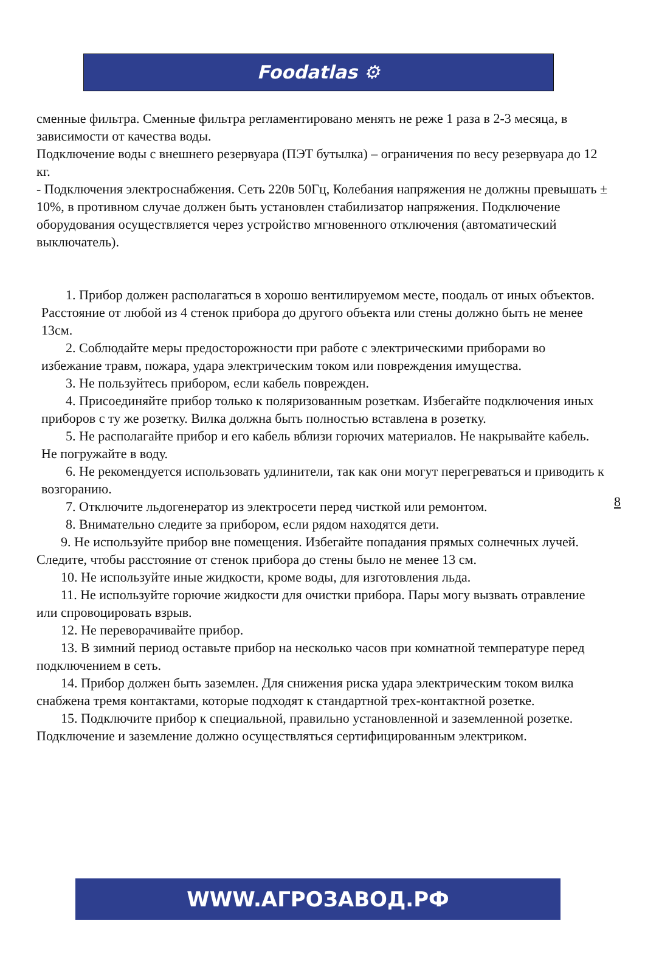Foodatlas ⚙
сменные фильтра. Сменные фильтра регламентировано менять не реже 1 раза в 2-3 месяца, в зависимости от качества воды.
Подключение воды с внешнего резервуара (ПЭТ бутылка) – ограничения по весу резервуара до 12 кг.
- Подключения электроснабжения. Сеть 220в 50Гц, Колебания напряжения не должны превышать ± 10%, в противном случае должен быть установлен стабилизатор напряжения. Подключение оборудования осуществляется через устройство мгновенного отключения (автоматический выключатель).
1. Прибор должен располагаться в хорошо вентилируемом месте, поодаль от иных объектов. Расстояние от любой из 4 стенок прибора до другого объекта или стены должно быть не менее 13см.
2. Соблюдайте меры предосторожности при работе с электрическими приборами во избежание травм, пожара, удара электрическим током или повреждения имущества.
3. Не пользуйтесь прибором, если кабель поврежден.
4. Присоединяйте прибор только к поляризованным розеткам. Избегайте подключения иных приборов с ту же розетку. Вилка должна быть полностью вставлена в розетку.
5. Не располагайте прибор и его кабель вблизи горючих материалов. Не накрывайте кабель. Не погружайте в воду.
6. Не рекомендуется использовать удлинители, так как они могут перегреваться и приводить к возгоранию.
7. Отключите льдогенератор из электросети перед чисткой или ремонтом.
8. Внимательно следите за прибором, если рядом находятся дети.
9. Не используйте прибор вне помещения. Избегайте попадания прямых солнечных лучей. Следите, чтобы расстояние от стенок прибора до стены было не менее 13 см.
10. Не используйте иные жидкости, кроме воды, для изготовления льда.
11. Не используйте горючие жидкости для очистки прибора. Пары могу вызвать отравление или спровоцировать взрыв.
12. Не переворачивайте прибор.
13. В зимний период оставьте прибор на несколько часов при комнатной температуре перед подключением в сеть.
14. Прибор должен быть заземлен. Для снижения риска удара электрическим током вилка снабжена тремя контактами, которые подходят к стандартной трех-контактной розетке.
15. Подключите прибор к специальной, правильно установленной и заземленной розетке. Подключение и заземление должно осуществляться сертифицированным электриком.
8
WWW.АГРОЗАВОД.РФ